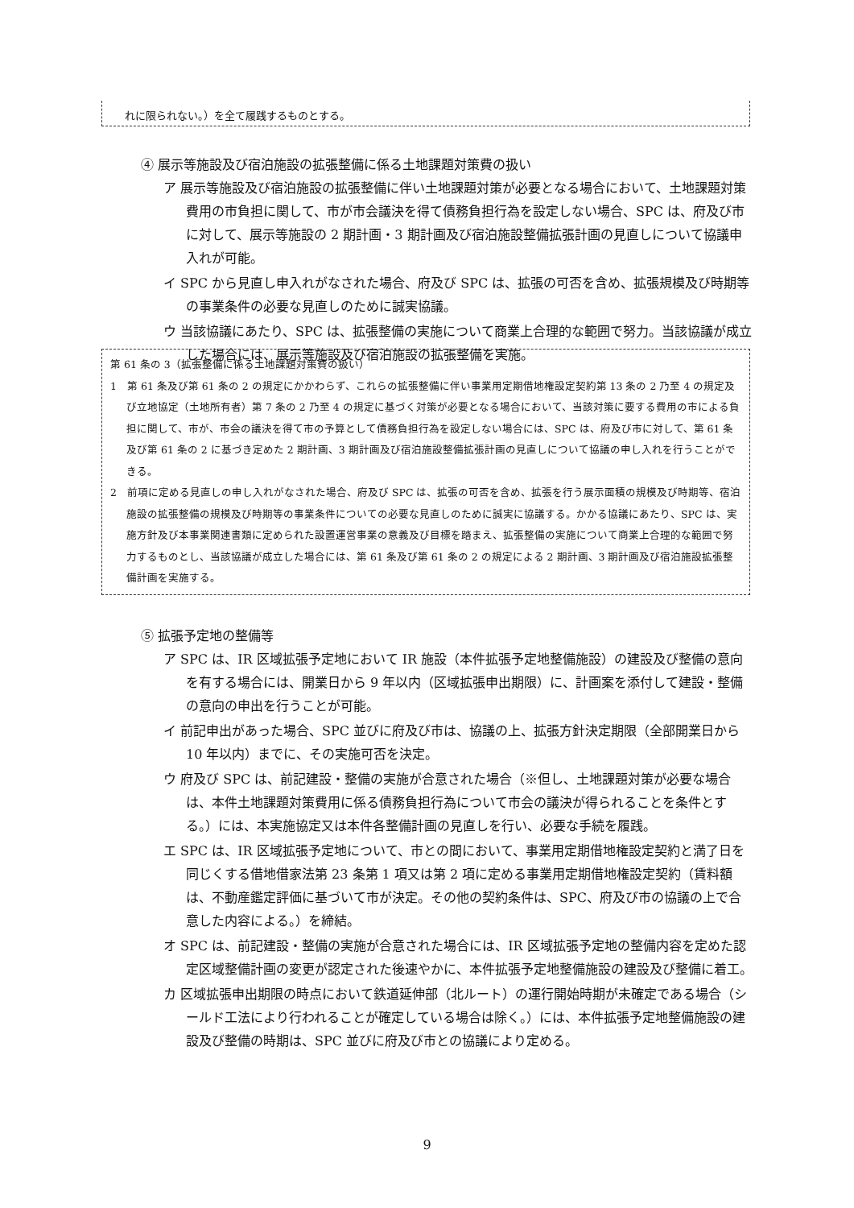れに限られない。）を全て履践するものとする。
④ 展示等施設及び宿泊施設の拡張整備に係る土地課題対策費の扱い
ア 展示等施設及び宿泊施設の拡張整備に伴い土地課題対策が必要となる場合において、土地課題対策費用の市負担に関して、市が市会議決を得て債務負担行為を設定しない場合、SPC は、府及び市に対して、展示等施設の 2 期計画・3 期計画及び宿泊施設整備拡張計画の見直しについて協議申入れが可能。
イ SPC から見直し申入れがなされた場合、府及び SPC は、拡張の可否を含め、拡張規模及び時期等の事業条件の必要な見直しのために誠実協議。
ウ 当該協議にあたり、SPC は、拡張整備の実施について商業上合理的な範囲で努力。当該協議が成立した場合には、展示等施設及び宿泊施設の拡張整備を実施。
第 61 条の 3（拡張整備に係る土地課題対策費の扱い）
1　第 61 条及び第 61 条の 2 の規定にかかわらず、これらの拡張整備に伴い事業用定期借地権設定契約第 13 条の 2 乃至 4 の規定及び立地協定（土地所有者）第 7 条の 2 乃至 4 の規定に基づく対策が必要となる場合において、当該対策に要する費用の市による負担に関して、市が、市会の議決を得て市の予算として債務負担行為を設定しない場合には、SPC は、府及び市に対して、第 61 条及び第 61 条の 2 に基づき定めた 2 期計画、3 期計画及び宿泊施設整備拡張計画の見直しについて協議の申し入れを行うことができる。
2　前項に定める見直しの申し入れがなされた場合、府及び SPC は、拡張の可否を含め、拡張を行う展示面積の規模及び時期等、宿泊施設の拡張整備の規模及び時期等の事業条件についての必要な見直しのために誠実に協議する。かかる協議にあたり、SPC は、実施方針及び本事業関連書類に定められた設置運営事業の意義及び目標を踏まえ、拡張整備の実施について商業上合理的な範囲で努力するものとし、当該協議が成立した場合には、第 61 条及び第 61 条の 2 の規定による 2 期計画、3 期計画及び宿泊施設拡張整備計画を実施する。
⑤ 拡張予定地の整備等
ア SPC は、IR 区域拡張予定地において IR 施設（本件拡張予定地整備施設）の建設及び整備の意向を有する場合には、開業日から 9 年以内（区域拡張申出期限）に、計画案を添付して建設・整備の意向の申出を行うことが可能。
イ 前記申出があった場合、SPC 並びに府及び市は、協議の上、拡張方針決定期限（全部開業日から 10 年以内）までに、その実施可否を決定。
ウ 府及び SPC は、前記建設・整備の実施が合意された場合（※但し、土地課題対策が必要な場合は、本件土地課題対策費用に係る債務負担行為について市会の議決が得られることを条件とする。）には、本実施協定又は本件各整備計画の見直しを行い、必要な手続を履践。
エ SPC は、IR 区域拡張予定地について、市との間において、事業用定期借地権設定契約と満了日を同じくする借地借家法第 23 条第 1 項又は第 2 項に定める事業用定期借地権設定契約（賃料額は、不動産鑑定評価に基づいて市が決定。その他の契約条件は、SPC、府及び市の協議の上で合意した内容による。）を締結。
オ SPC は、前記建設・整備の実施が合意された場合には、IR 区域拡張予定地の整備内容を定めた認定区域整備計画の変更が認定された後速やかに、本件拡張予定地整備施設の建設及び整備に着工。
カ 区域拡張申出期限の時点において鉄道延伸部（北ルート）の運行開始時期が未確定である場合（シールド工法により行われることが確定している場合は除く。）には、本件拡張予定地整備施設の建設及び整備の時期は、SPC 並びに府及び市との協議により定める。
9